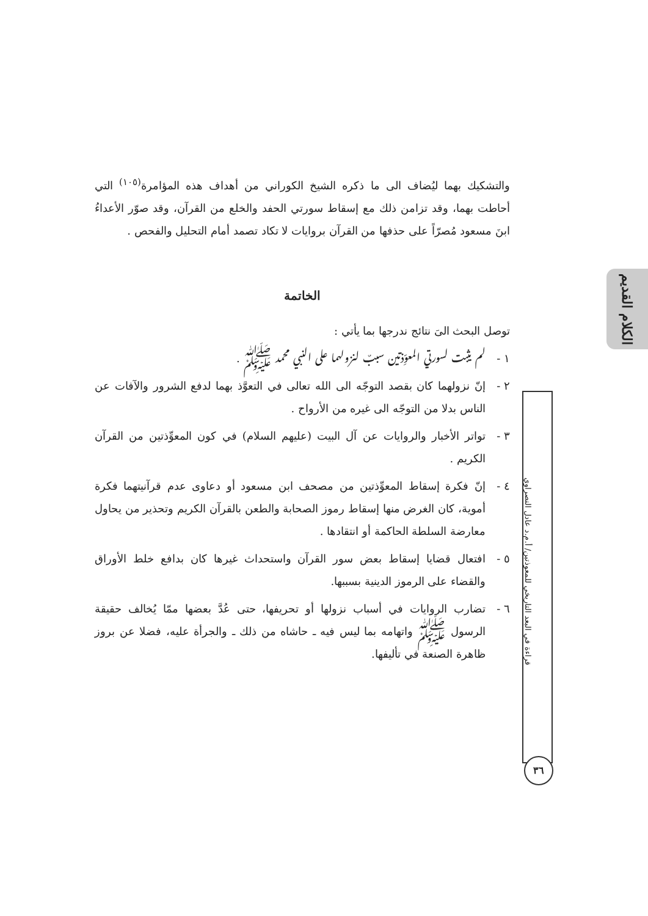الكلام القديم
قراءة في البعد التاريخي للمعوذتين/ أ.م.د عادل النصراوي
٣٦
والتشكيك بهما ليُضاف الى ما ذكره الشيخ الكوراني من أهداف هذه المؤامرة<sup>(١٠٥)</sup> التي أحاطت بهما، وقد تزامن ذلك مع إسقاط سورتي الحفد والخلع من القرآن، وقد صوّر الأعداءُ ابنَ مسعود مُصرّاً على حذفها من القرآن بروايات لا تكاد تصمد أمام التحليل والفحص .
الخاتمة
توصل البحث الىَ نتائج ندرجها بما يأتي :
١ - لم يثبت لسورتي المعوِّذتين سببٌ لنزولهما على النبي محمد ﷺ .
٢ - إنّ نزولهما كان بقصد التوجّه الى الله تعالى في التعوَّذ بهما لدفع الشرور والآفات عن الناس بدلا من التوجّه الى غيره من الأرواح .
٣ - تواتر الأخبار والروايات عن آل البيت (عليهم السلام) في كون المعوِّذتين من القرآن الكريم .
٤ - إنّ فكرة إسقاط المعوِّذتين من مصحف ابن مسعود أو دعاوى عدم قرآنيتهما فكرة أموية، كان الغرض منها إسقاط رموز الصحابة والطعن بالقرآن الكريم وتحذير من يحاول معارضة السلطة الحاكمة أو انتقادها .
٥ - افتعال قضايا إسقاط بعض سور القرآن واستحداث غيرها كان بدافع خلط الأوراق والقضاء على الرموز الدينية بسببها.
٦ - تضارب الروايات في أسباب نزولها أو تحريفها، حتى عُدَّ بعضها ممّا يُخالف حقيقة الرسول ﷺ واتهامه بما ليس فيه ـ حاشاه من ذلك ـ والجرأة عليه، فضلا عن بروز ظاهرة الصنعة في تأليفها.